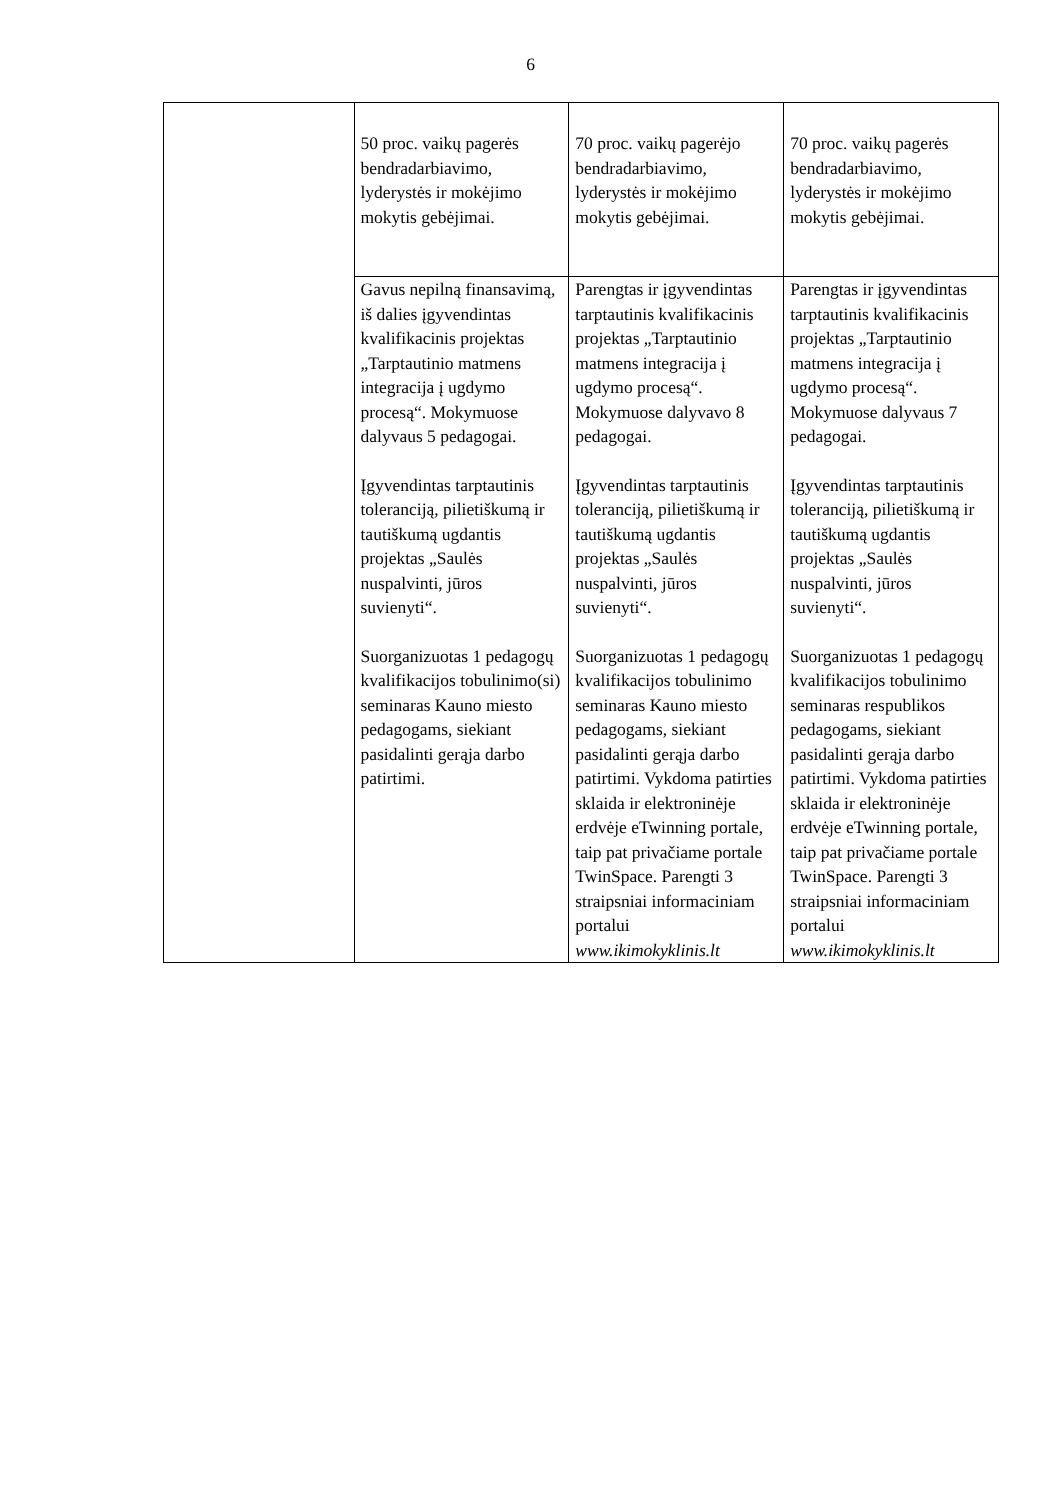6
| | 50 proc. vaikų pagerės bendradarbiavimo, lyderystės ir mokėjimo mokytis gebėjimai. | 70 proc. vaikų pagerėjo bendradarbiavimo, lyderystės ir mokėjimo mokytis gebėjimai. | 70 proc. vaikų pagerės bendradarbiavimo, lyderystės ir mokėjimo mokytis gebėjimai. |
| | Gavus nepilną finansavimą, iš dalies įgyvendintas kvalifikacinis projektas „Tarptautinio matmens integracija į ugdymo procesą“. Mokymuose dalyvaus 5 pedagogai. Įgyvendintas tarptautinis toleranciją, pilietiškumą ir tautiškumą ugdantis projektas „Saulės nuspalvinti, jūros suvienyti“. Suorganizuotas 1 pedagogų kvalifikacijos tobulinimo(si) seminaras Kauno miesto pedagogams, siekiant pasidalinti gerąja darbo patirtimi. | Parengtas ir įgyvendintas tarptautinis kvalifikacinis projektas „Tarptautinio matmens integracija į ugdymo procesą“. Mokymuose dalyvavo 8 pedagogai. Įgyvendintas tarptautinis toleranciją, pilietiškumą ir tautiškumą ugdantis projektas „Saulės nuspalvinti, jūros suvienyti“. Suorganizuotas 1 pedagogų kvalifikacijos tobulinimo seminaras Kauno miesto pedagogams, siekiant pasidalinti gerąja darbo patirtimi. Vykdoma patirties sklaida ir elektroninėje erdvėje eTwinning portale, taip pat privačiame portale TwinSpace. Parengti 3 straipsniai informaciniam portalui www.ikimokyklinis.lt | Parengtas ir įgyvendintas tarptautinis kvalifikacinis projektas „Tarptautinio matmens integracija į ugdymo procesą“. Mokymuose dalyvaus 7 pedagogai. Įgyvendintas tarptautinis toleranciją, pilietiškumą ir tautiškumą ugdantis projektas „Saulės nuspalvinti, jūros suvienyti“. Suorganizuotas 1 pedagogų kvalifikacijos tobulinimo seminaras respublikos pedagogams, siekiant pasidalinti gerąja darbo patirtimi. Vykdoma patirties sklaida ir elektroninėje erdvėje eTwinning portale, taip pat privačiame portale TwinSpace. Parengti 3 straipsniai informaciniam portalui www.ikimokyklinis.lt |